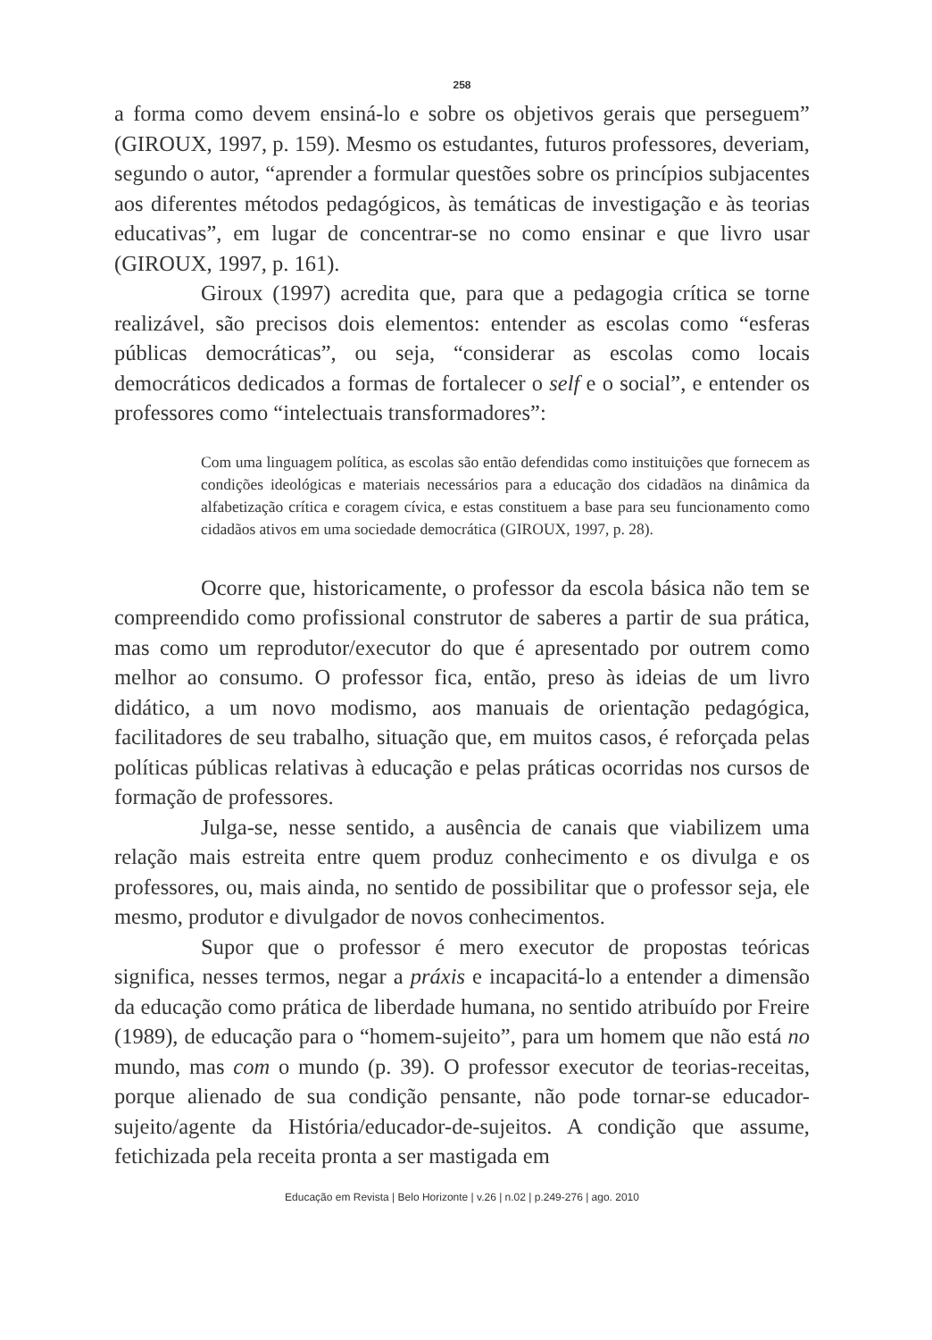258
a forma como devem ensiná-lo e sobre os objetivos gerais que perseguem” (GIROUX, 1997, p. 159). Mesmo os estudantes, futuros professores, deveriam, segundo o autor, “aprender a formular questões sobre os princípios subjacentes aos diferentes métodos pedagógicos, às temáticas de investigação e às teorias educativas”, em lugar de concentrar-se no como ensinar e que livro usar (GIROUX, 1997, p. 161).
Giroux (1997) acredita que, para que a pedagogia crítica se torne realizável, são precisos dois elementos: entender as escolas como “esferas públicas democráticas”, ou seja, “considerar as escolas como locais democráticos dedicados a formas de fortalecer o self e o social”, e entender os professores como “intelectuais transformadores”:
Com uma linguagem política, as escolas são então defendidas como instituições que fornecem as condições ideológicas e materiais necessários para a educação dos cidadãos na dinâmica da alfabetização crítica e coragem cívica, e estas constituem a base para seu funcionamento como cidadãos ativos em uma sociedade democrática (GIROUX, 1997, p. 28).
Ocorre que, historicamente, o professor da escola básica não tem se compreendido como profissional construtor de saberes a partir de sua prática, mas como um reprodutor/executor do que é apresentado por outrem como melhor ao consumo. O professor fica, então, preso às ideias de um livro didático, a um novo modismo, aos manuais de orientação pedagógica, facilitadores de seu trabalho, situação que, em muitos casos, é reforçada pelas políticas públicas relativas à educação e pelas práticas ocorridas nos cursos de formação de professores.
Julga-se, nesse sentido, a ausência de canais que viabilizem uma relação mais estreita entre quem produz conhecimento e os divulga e os professores, ou, mais ainda, no sentido de possibilitar que o professor seja, ele mesmo, produtor e divulgador de novos conhecimentos.
Supor que o professor é mero executor de propostas teóricas significa, nesses termos, negar a práxis e incapacitá-lo a entender a dimensão da educação como prática de liberdade humana, no sentido atribuído por Freire (1989), de educação para o “homem-sujeito”, para um homem que não está no mundo, mas com o mundo (p. 39). O professor executor de teorias-receitas, porque alienado de sua condição pensante, não pode tornar-se educador-sujeito/agente da História/educador-de-sujeitos. A condição que assume, fetichizada pela receita pronta a ser mastigada em
Educação em Revista | Belo Horizonte | v.26 | n.02 | p.249-276 | ago. 2010